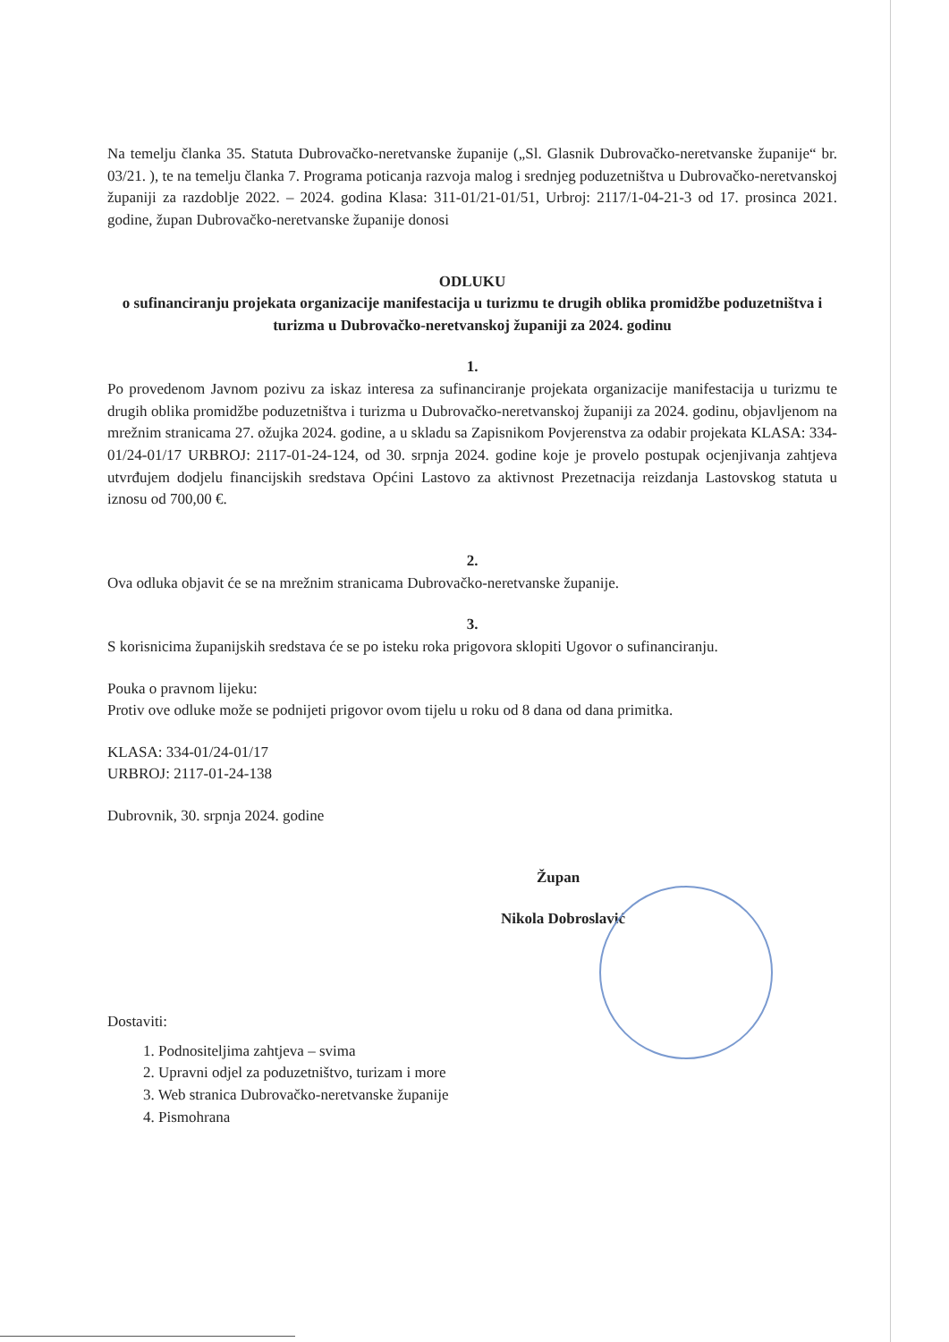Na temelju članka 35. Statuta Dubrovačko-neretvanske županije („Sl. Glasnik Dubrovačko-neretvanske županije“ br. 03/21. ), te na temelju članka 7. Programa poticanja razvoja malog i srednjeg poduzetništva u Dubrovačko-neretvanskoj županiji za razdoblje 2022. – 2024. godina Klasa: 311-01/21-01/51, Urbroj: 2117/1-04-21-3 od 17. prosinca 2021. godine, župan Dubrovačko-neretvanske županije donosi
ODLUKU
o sufinanciranju projekata organizacije manifestacija u turizmu te drugih oblika promidžbe poduzetništva i turizma u Dubrovačko-neretvanskoj županiji za 2024. godinu
1.
Po provedenom Javnom pozivu za iskaz interesa za sufinanciranje projekata organizacije manifestacija u turizmu te drugih oblika promidžbe poduzetništva i turizma u Dubrovačko-neretvanskoj županiji za 2024. godinu, objavljenom na mrežnim stranicama 27. ožujka 2024. godine, a u skladu sa Zapisnikom Povjerenstva za odabir projekata KLASA: 334-01/24-01/17 URBROJ: 2117-01-24-124, od 30. srpnja 2024. godine koje je provelo postupak ocjenjivanja zahtjeva utvrđujem dodjelu financijskih sredstava Općini Lastovo za aktivnost Prezetnacija reizdanja Lastovskog statuta u iznosu od 700,00 €.
2.
Ova odluka objavit će se na mrežnim stranicama Dubrovačko-neretvanske županije.
3.
S korisnicima županijskih sredstava će se po isteku roka prigovora sklopiti Ugovor o sufinanciranju.
Pouka o pravnom lijeku:
Protiv ove odluke može se podnijeti prigovor ovom tijelu u roku od 8 dana od dana primitka.
KLASA: 334-01/24-01/17
URBROJ: 2117-01-24-138
Dubrovnik, 30. srpnja 2024. godine
Župan
Nikola Dobroslavić
Dostaviti:
1. Podnositeljima zahtjeva – svima
2. Upravni odjel za poduzetništvo, turizam i more
3. Web stranica Dubrovačko-neretvanske županije
4. Pismohrana